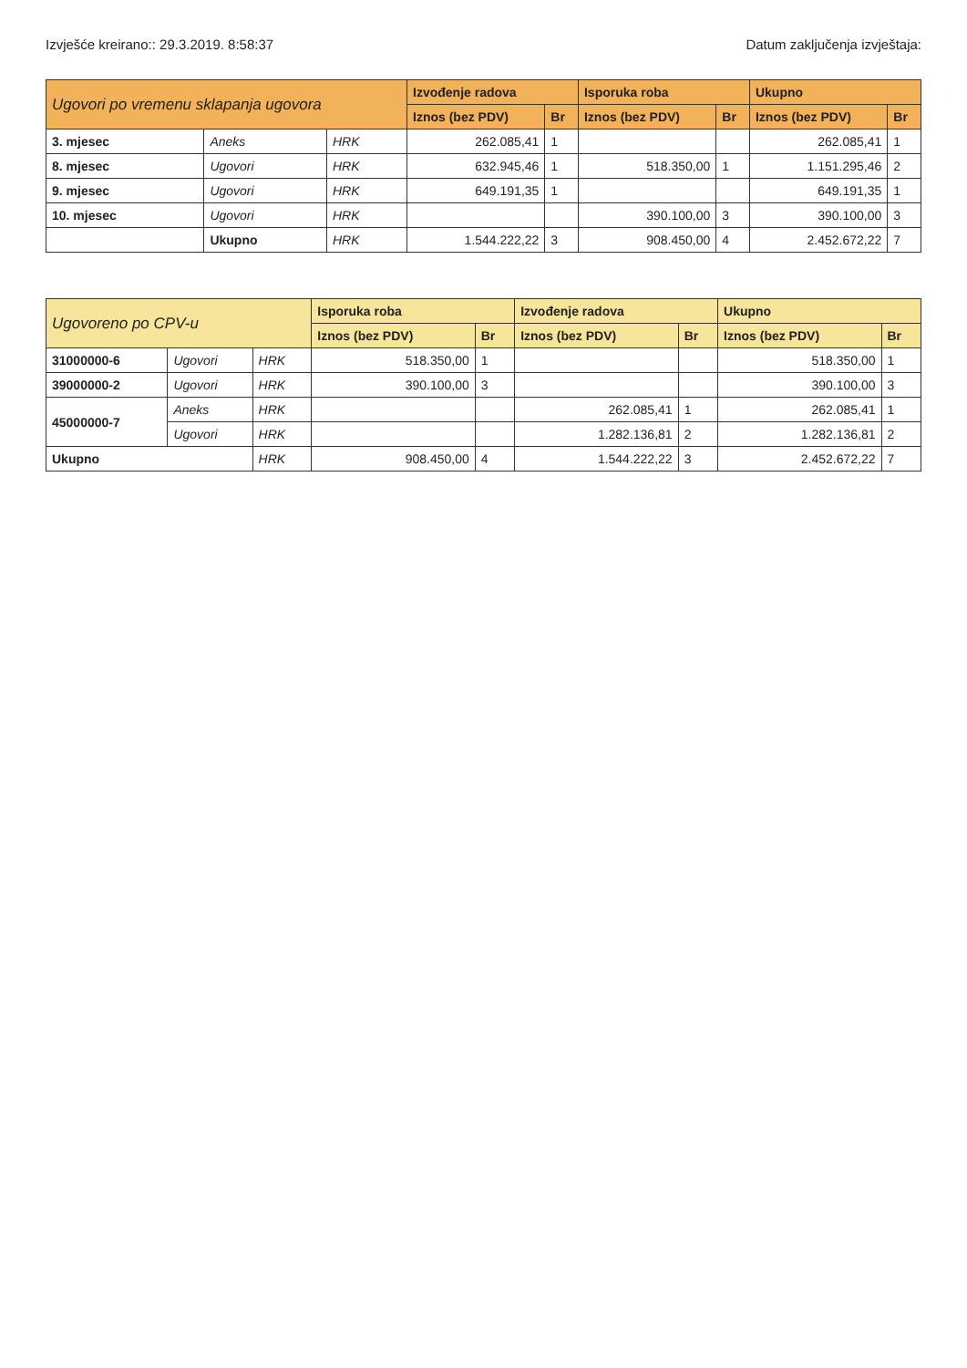Izvješće kreirano:: 29.3.2019. 8:58:37 Datum zaključenja izvještaja:
| Ugovori po vremenu sklapanja ugovora | | | Izvođenje radova | | Isporuka roba | | Ukupno | |
| --- | --- | --- | --- | --- | --- | --- | --- | --- |
| | | | Iznos (bez PDV) | Br | Iznos (bez PDV) | Br | Iznos (bez PDV) | Br |
| 3. mjesec | Aneks | HRK | 262.085,41 | 1 | | | 262.085,41 | 1 |
| 8. mjesec | Ugovori | HRK | 632.945,46 | 1 | 518.350,00 | 1 | 1.151.295,46 | 2 |
| 9. mjesec | Ugovori | HRK | 649.191,35 | 1 | | | 649.191,35 | 1 |
| 10. mjesec | Ugovori | HRK | | | 390.100,00 | 3 | 390.100,00 | 3 |
| | Ukupno | HRK | 1.544.222,22 | 3 | 908.450,00 | 4 | 2.452.672,22 | 7 |
| Ugovoreno po CPV-u | | | Isporuka roba | | Izvođenje radova | | Ukupno | |
| --- | --- | --- | --- | --- | --- | --- | --- | --- |
| | | | Iznos (bez PDV) | Br | Iznos (bez PDV) | Br | Iznos (bez PDV) | Br |
| 31000000-6 | Ugovori | HRK | 518.350,00 | 1 | | | 518.350,00 | 1 |
| 39000000-2 | Ugovori | HRK | 390.100,00 | 3 | | | 390.100,00 | 3 |
| 45000000-7 | Aneks | HRK | | | 262.085,41 | 1 | 262.085,41 | 1 |
| | Ugovori | HRK | | | 1.282.136,81 | 2 | 1.282.136,81 | 2 |
| Ukupno | | HRK | 908.450,00 | 4 | 1.544.222,22 | 3 | 2.452.672,22 | 7 |